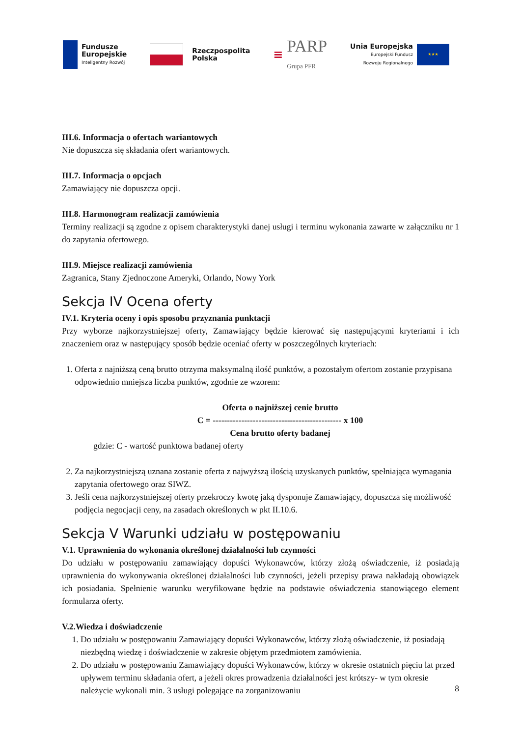Fundusze
Europejskie
Inteligentny Rozwój
Rzeczpospolita
Polska
≡
PARP
Grupa PFR
Unia Europejska
Europejski Fundusz
Rozwoju Regionalnego
★★★
III.6. Informacja o ofertach wariantowych
Nie dopuszcza się składania ofert wariantowych.
III.7. Informacja o opcjach
Zamawiający nie dopuszcza opcji.
III.8. Harmonogram realizacji zamówienia
Terminy realizacji są zgodne z opisem charakterystyki danej usługi i terminu wykonania zawarte w załączniku nr 1 do zapytania ofertowego.
III.9. Miejsce realizacji zamówienia
Zagranica, Stany Zjednoczone Ameryki, Orlando, Nowy York
Sekcja IV Ocena oferty
IV.1. Kryteria oceny i opis sposobu przyznania punktacji
Przy wyborze najkorzystniejszej oferty, Zamawiający będzie kierować się następującymi kryteriami i ich znaczeniem oraz w następujący sposób będzie oceniać oferty w poszczególnych kryteriach:
1. Oferta z najniższą ceną brutto otrzyma maksymalną ilość punktów, a pozostałym ofertom zostanie przypisana odpowiednio mniejsza liczba punktów, zgodnie ze wzorem:
Oferta o najniższej cenie brutto
C = --------------------------------------------- x 100
Cena brutto oferty badanej
gdzie: C - wartość punktowa badanej oferty
2. Za najkorzystniejszą uznana zostanie oferta z najwyższą ilością uzyskanych punktów, spełniająca wymagania zapytania ofertowego oraz SIWZ.
3. Jeśli cena najkorzystniejszej oferty przekroczy kwotę jaką dysponuje Zamawiający, dopuszcza się możliwość podjęcia negocjacji ceny, na zasadach określonych w pkt II.10.6.
Sekcja V Warunki udziału w postępowaniu
V.1. Uprawnienia do wykonania określonej działalności lub czynności
Do udziału w postępowaniu zamawiający dopuści Wykonawców, którzy złożą oświadczenie, iż posiadają uprawnienia do wykonywania określonej działalności lub czynności, jeżeli przepisy prawa nakładają obowiązek ich posiadania. Spełnienie warunku weryfikowane będzie na podstawie oświadczenia stanowiącego element formularza oferty.
V.2.Wiedza i doświadczenie
1. Do udziału w postępowaniu Zamawiający dopuści Wykonawców, którzy złożą oświadczenie, iż posiadają niezbędną wiedzę i doświadczenie w zakresie objętym przedmiotem zamówienia.
2. Do udziału w postępowaniu Zamawiający dopuści Wykonawców, którzy w okresie ostatnich pięciu lat przed upływem terminu składania ofert, a jeżeli okres prowadzenia działalności jest krótszy- w tym okresie należycie wykonali min. 3 usługi polegające na zorganizowaniu
8